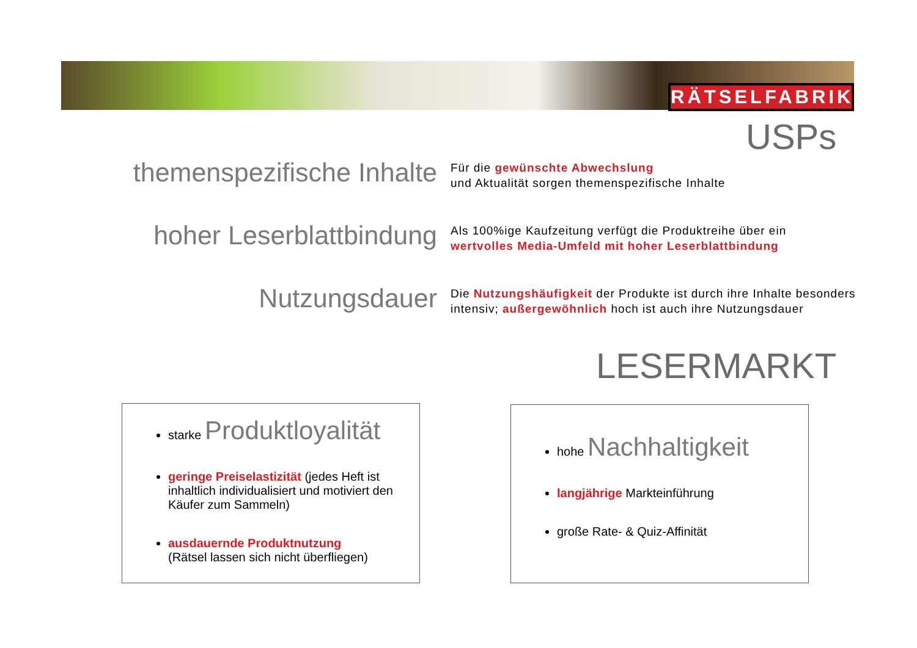RÄTSELFABRIK
USPs
themenspezifische Inhalte
Für die gewünschte Abwechslung
und Aktualität sorgen themenspezifische Inhalte
hoher Leserblattbindung
Als 100%ige Kaufzeitung verfügt die Produktreihe über ein
wertvolles Media-Umfeld mit hoher Leserblattbindung
Nutzungsdauer
Die Nutzungshäufigkeit der Produkte ist durch ihre Inhalte besonders
intensiv; außergewöhnlich hoch ist auch ihre Nutzungsdauer
LESERMARKT
starke Produktloyalität
geringe Preiselastizität (jedes Heft ist inhaltlich individualisiert und motiviert den Käufer zum Sammeln)
ausdauernde Produktnutzung
(Rätsel lassen sich nicht überfliegen)
hohe Nachhaltigkeit
langjährige Markteinführung
große Rate- & Quiz-Affinität